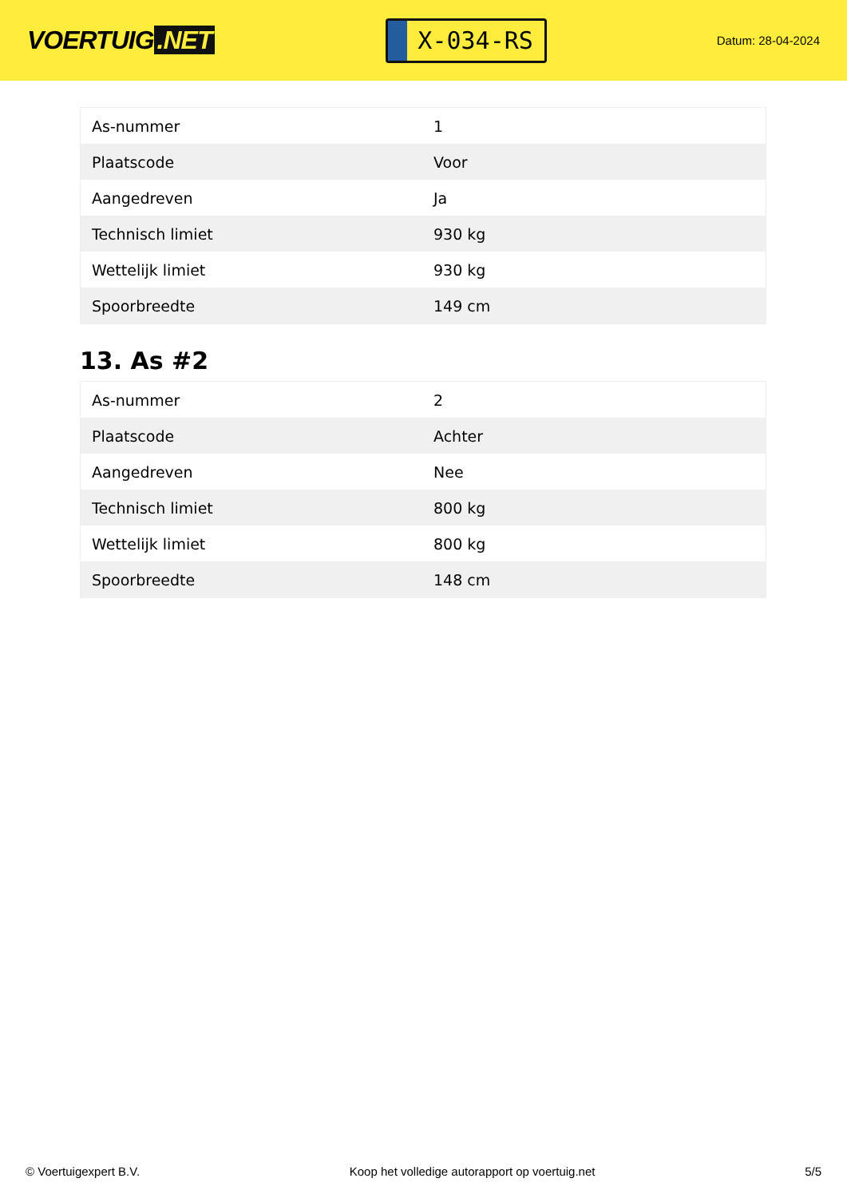VOERTUIG.NET
X-034-RS
Datum: 28-04-2024
| As-nummer | 1 |
| Plaatscode | Voor |
| Aangedreven | Ja |
| Technisch limiet | 930 kg |
| Wettelijk limiet | 930 kg |
| Spoorbreedte | 149 cm |
13. As #2
| As-nummer | 2 |
| Plaatscode | Achter |
| Aangedreven | Nee |
| Technisch limiet | 800 kg |
| Wettelijk limiet | 800 kg |
| Spoorbreedte | 148 cm |
© Voertuigexpert B.V. Koop het volledige autorapport op voertuig.net 5/5